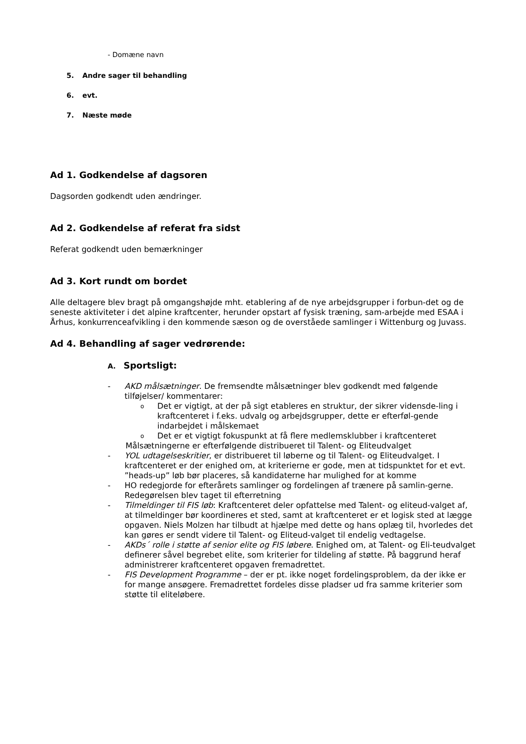- Domæne navn
5. Andre sager til behandling
6. evt.
7. Næste møde
Ad 1. Godkendelse af dagsoren
Dagsorden godkendt uden ændringer.
Ad 2. Godkendelse af referat fra sidst
Referat godkendt uden bemærkninger
Ad 3. Kort rundt om bordet
Alle deltagere blev bragt på omgangshøjde mht. etablering af de nye arbejdsgrupper i forbun-det og de seneste aktiviteter i det alpine kraftcenter, herunder opstart af fysisk træning, sam-arbejde med ESAA i Århus, konkurrenceafvikling i den kommende sæson og de overståede samlinger i Wittenburg og Juvass.
Ad 4. Behandling af sager vedrørende:
A. Sportsligt:
- AKD målsætninger. De fremsendte målsætninger blev godkendt med følgende tilføjelser/ kommentarer:
o
Det er vigtigt, at der på sigt etableres en struktur, der sikrer vidensde-ling i kraftcenteret i f.eks. udvalg og arbejdsgrupper, dette er efterføl-gende indarbejdet i målskemaet
o
Det er et vigtigt fokuspunkt at få flere medlemsklubber i kraftcenteret
Målsætningerne er efterfølgende distribueret til Talent- og Eliteudvalget
- YOL udtagelseskritier, er distribueret til løberne og til Talent- og Eliteudvalget. I kraftcenteret er der enighed om, at kriterierne er gode, men at tidspunktet for et evt. ”heads-up” løb bør placeres, så kandidaterne har mulighed for at komme
- HO redegjorde for efterårets samlinger og fordelingen af trænere på samlin-gerne. Redegørelsen blev taget til efterretning
- Tilmeldinger til FIS løb: Kraftcenteret deler opfattelse med Talent- og eliteud-valget af, at tilmeldinger bør koordineres et sted, samt at kraftcenteret er et logisk sted at lægge opgaven. Niels Molzen har tilbudt at hjælpe med dette og hans oplæg til, hvorledes det kan gøres er sendt videre til Talent- og Eliteud-valget til endelig vedtagelse.
- AKDs´ rolle i støtte af senior elite og FIS løbere. Enighed om, at Talent- og Eli-teudvalget definerer såvel begrebet elite, som kriterier for tildeling af støtte. På baggrund heraf administrerer kraftcenteret opgaven fremadrettet.
- FIS Development Programme – der er pt. ikke noget fordelingsproblem, da der ikke er for mange ansøgere. Fremadrettet fordeles disse pladser ud fra samme kriterier som støtte til eliteløbere.